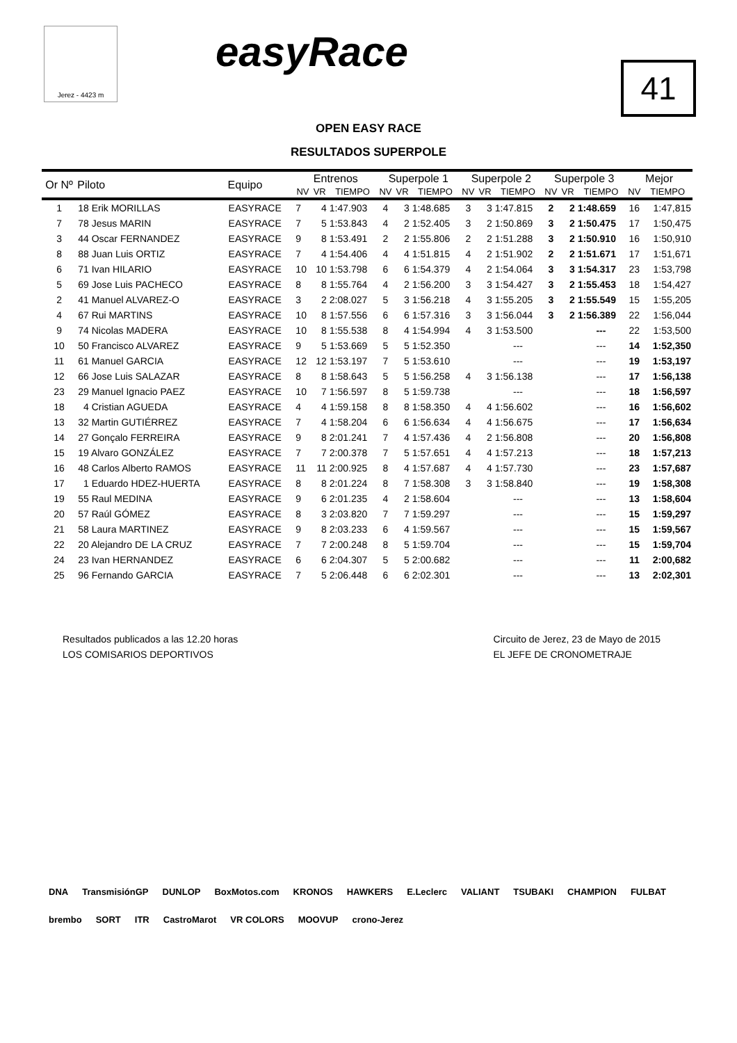Jerez - 4423 m easyRace
41
OPEN EASY RACE
RESULTADOS SUPERPOLE
| Or Nº | Piloto | Equipo | Entrenos | | | Superpole 1 | | | Superpole 2 | | | Superpole 3 | | | Mejor | |
| --- | --- | --- | --- | --- | --- | --- | --- | --- | --- | --- | --- | --- | --- | --- | --- | --- |
| | | | NV | VR | TIEMPO | NV | VR | TIEMPO | NV | VR | TIEMPO | NV | VR | TIEMPO | NV | TIEMPO |
| 1 | 18 Erik MORILLAS | EASYRACE | 7 | 4 | 1:47.903 | 4 | 3 | 1:48.685 | 3 | 3 | 1:47.815 | 2 | 2 | 1:48.659 | 16 | 1:47,815 |
| 7 | 78 Jesus MARIN | EASYRACE | 7 | 5 | 1:53.843 | 4 | 2 | 1:52.405 | 3 | 2 | 1:50.869 | 3 | 2 | 1:50.475 | 17 | 1:50,475 |
| 3 | 44 Oscar FERNANDEZ | EASYRACE | 9 | 8 | 1:53.491 | 2 | 2 | 1:55.806 | 2 | 2 | 1:51.288 | 3 | 2 | 1:50.910 | 16 | 1:50,910 |
| 8 | 88 Juan Luis ORTIZ | EASYRACE | 7 | 4 | 1:54.406 | 4 | 4 | 1:51.815 | 4 | 2 | 1:51.902 | 2 | 2 | 1:51.671 | 17 | 1:51,671 |
| 6 | 71 Ivan HILARIO | EASYRACE | 10 | 10 | 1:53.798 | 6 | 6 | 1:54.379 | 4 | 2 | 1:54.064 | 3 | 3 | 1:54.317 | 23 | 1:53,798 |
| 5 | 69 Jose Luis PACHECO | EASYRACE | 8 | 8 | 1:55.764 | 4 | 2 | 1:56.200 | 3 | 3 | 1:54.427 | 3 | 2 | 1:55.453 | 18 | 1:54,427 |
| 2 | 41 Manuel ALVAREZ-O | EASYRACE | 3 | 2 | 2:08.027 | 5 | 3 | 1:56.218 | 4 | 3 | 1:55.205 | 3 | 2 | 1:55.549 | 15 | 1:55,205 |
| 4 | 67 Rui MARTINS | EASYRACE | 10 | 8 | 1:57.556 | 6 | 6 | 1:57.316 | 3 | 3 | 1:56.044 | 3 | 2 | 1:56.389 | 22 | 1:56,044 |
| 9 | 74 Nicolas MADERA | EASYRACE | 10 | 8 | 1:55.538 | 8 | 4 | 1:54.994 | 4 | 3 | 1:53.500 | | | --- | 22 | 1:53,500 |
| 10 | 50 Francisco ALVAREZ | EASYRACE | 9 | 5 | 1:53.669 | 5 | 5 | 1:52.350 | | | --- | | | --- | 14 | 1:52,350 |
| 11 | 61 Manuel GARCIA | EASYRACE | 12 | 12 | 1:53.197 | 7 | 5 | 1:53.610 | | | --- | | | --- | 19 | 1:53,197 |
| 12 | 66 Jose Luis SALAZAR | EASYRACE | 8 | 8 | 1:58.643 | 5 | 5 | 1:56.258 | 4 | 3 | 1:56.138 | | | --- | 17 | 1:56,138 |
| 23 | 29 Manuel Ignacio PAEZ | EASYRACE | 10 | 7 | 1:56.597 | 8 | 5 | 1:59.738 | | | --- | | | --- | 18 | 1:56,597 |
| 18 | 4 Cristian AGUEDA | EASYRACE | 4 | 4 | 1:59.158 | 8 | 8 | 1:58.350 | 4 | 4 | 1:56.602 | | | --- | 16 | 1:56,602 |
| 13 | 32 Martin GUTIÉRREZ | EASYRACE | 7 | 4 | 1:58.204 | 6 | 6 | 1:56.634 | 4 | 4 | 1:56.675 | | | --- | 17 | 1:56,634 |
| 14 | 27 Gonçalo FERREIRA | EASYRACE | 9 | 8 | 2:01.241 | 7 | 4 | 1:57.436 | 4 | 2 | 1:56.808 | | | --- | 20 | 1:56,808 |
| 15 | 19 Alvaro GONZÁLEZ | EASYRACE | 7 | 7 | 2:00.378 | 7 | 5 | 1:57.651 | 4 | 4 | 1:57.213 | | | --- | 18 | 1:57,213 |
| 16 | 48 Carlos Alberto RAMOS | EASYRACE | 11 | 11 | 2:00.925 | 8 | 4 | 1:57.687 | 4 | 4 | 1:57.730 | | | --- | 23 | 1:57,687 |
| 17 | 1 Eduardo HDEZ-HUERTA | EASYRACE | 8 | 8 | 2:01.224 | 8 | 7 | 1:58.308 | 3 | 3 | 1:58.840 | | | --- | 19 | 1:58,308 |
| 19 | 55 Raul MEDINA | EASYRACE | 9 | 6 | 2:01.235 | 4 | 2 | 1:58.604 | | | --- | | | --- | 13 | 1:58,604 |
| 20 | 57 Raúl GÓMEZ | EASYRACE | 8 | 3 | 2:03.820 | 7 | 7 | 1:59.297 | | | --- | | | --- | 15 | 1:59,297 |
| 21 | 58 Laura MARTINEZ | EASYRACE | 9 | 8 | 2:03.233 | 6 | 4 | 1:59.567 | | | --- | | | --- | 15 | 1:59,567 |
| 22 | 20 Alejandro DE LA CRUZ | EASYRACE | 7 | 7 | 2:00.248 | 8 | 5 | 1:59.704 | | | --- | | | --- | 15 | 1:59,704 |
| 24 | 23 Ivan HERNANDEZ | EASYRACE | 6 | 6 | 2:04.307 | 5 | 5 | 2:00.682 | | | --- | | | --- | 11 | 2:00,682 |
| 25 | 96 Fernando GARCIA | EASYRACE | 7 | 5 | 2:06.448 | 6 | 6 | 2:02.301 | | | --- | | | --- | 13 | 2:02,301 |
Resultados publicados a las 12.20 horas
LOS COMISARIOS DEPORTIVOS
Circuito de Jerez, 23 de Mayo de 2015
EL JEFE DE CRONOMETRAJE
DNA TransmisiónGP DUNLOP BoxMotos.com KRONOS HAWKERS E.Leclerc VALIANT TSUBAKI CHAMPION FULBAT brembo SORT ITR CastroMarot VR COLORS MOOVUP crono-Jerez